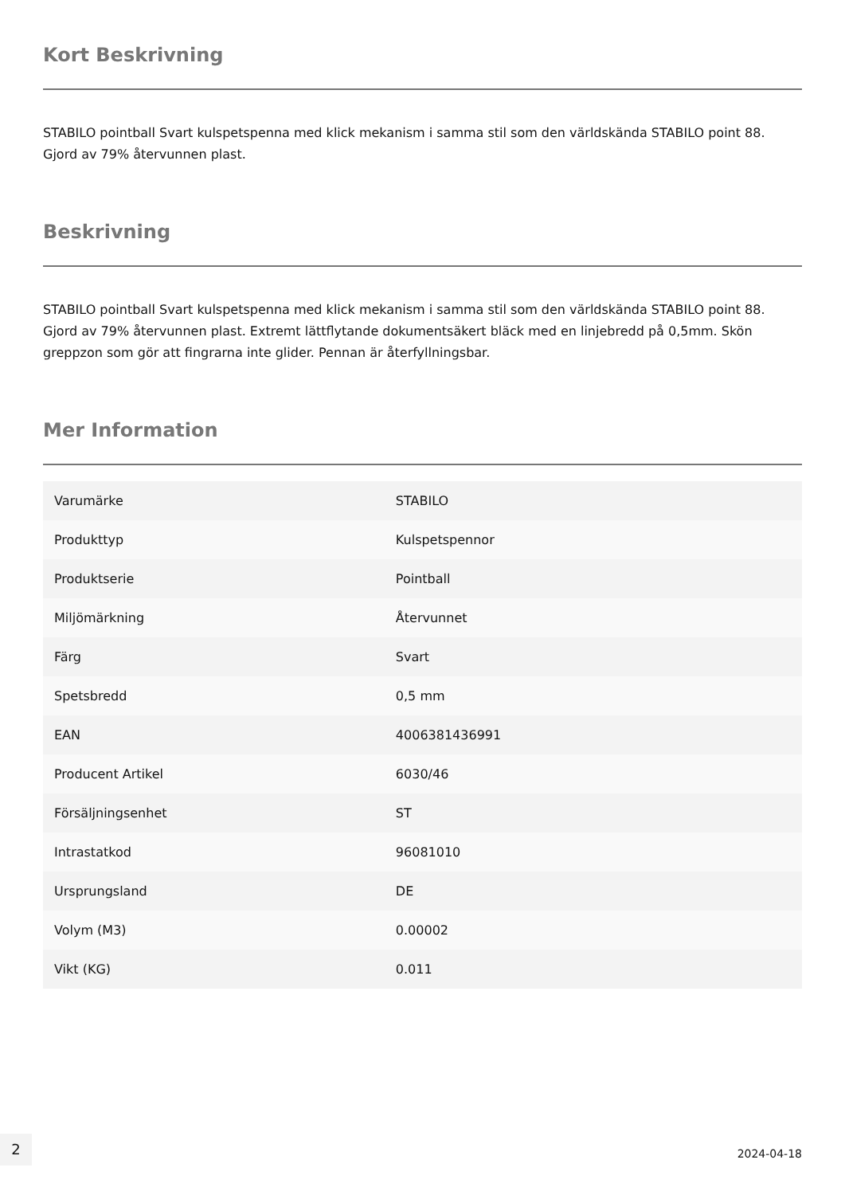Kort Beskrivning
STABILO pointball Svart kulspetspenna med klick mekanism i samma stil som den världskända STABILO point 88. Gjord av 79% återvunnen plast.
Beskrivning
STABILO pointball Svart kulspetspenna med klick mekanism i samma stil som den världskända STABILO point 88. Gjord av 79% återvunnen plast. Extremt lättflytande dokumentsäkert bläck med en linjebredd på 0,5mm. Skön greppzon som gör att fingrarna inte glider. Pennan är återfyllningsbar.
Mer Information
| Varumärke | STABILO |
| Produkttyp | Kulspetspennor |
| Produktserie | Pointball |
| Miljömärkning | Återvunnet |
| Färg | Svart |
| Spetsbredd | 0,5 mm |
| EAN | 4006381436991 |
| Producent Artikel | 6030/46 |
| Försäljningsenhet | ST |
| Intrastatkod | 96081010 |
| Ursprungsland | DE |
| Volym (M3) | 0.00002 |
| Vikt (KG) | 0.011 |
2
2024-04-18